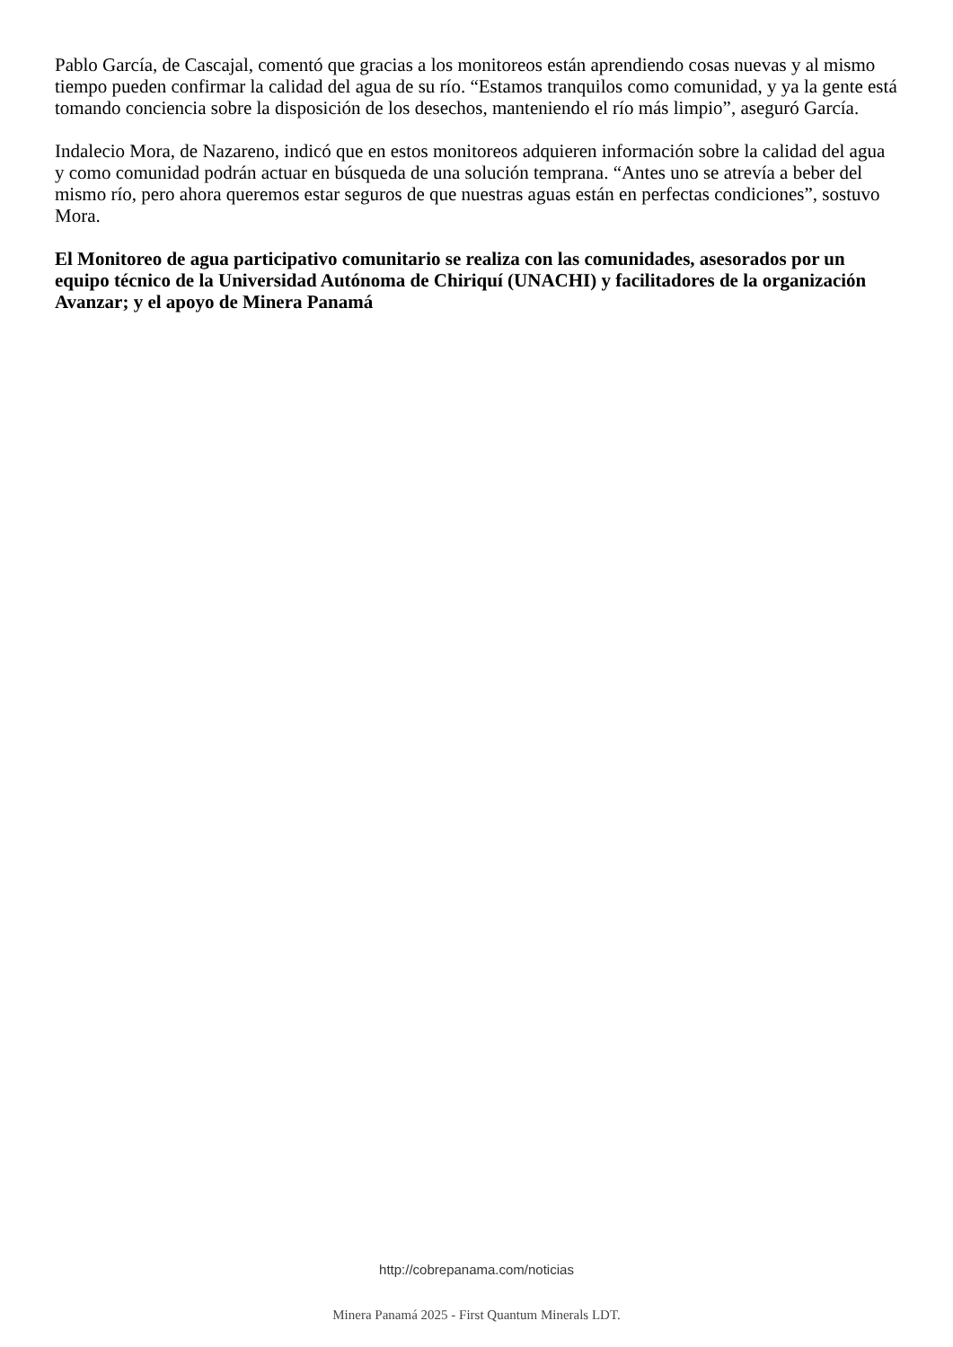Pablo García, de Cascajal, comentó que gracias a los monitoreos están aprendiendo cosas nuevas y al mismo tiempo pueden confirmar la calidad del agua de su río. “Estamos tranquilos como comunidad, y ya la gente está tomando conciencia sobre la disposición de los desechos, manteniendo el río más limpio”, aseguró García.
Indalecio Mora, de Nazareno, indicó que en estos monitoreos adquieren información sobre la calidad del agua y como comunidad podrán actuar en búsqueda de una solución temprana. “Antes uno se atrevía a beber del mismo río, pero ahora queremos estar seguros de que nuestras aguas están en perfectas condiciones”, sostuvo Mora.
El Monitoreo de agua participativo comunitario se realiza con las comunidades, asesorados por un equipo técnico de la Universidad Autónoma de Chiriquí (UNACHI) y facilitadores de la organización Avanzar; y el apoyo de Minera Panamá
http://cobrepanama.com/noticias
Minera Panamá 2025 - First Quantum Minerals LDT.